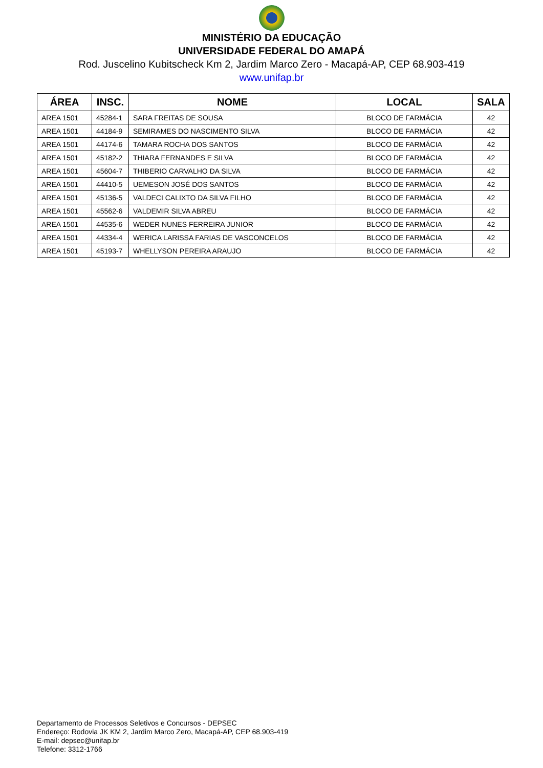MINISTÉRIO DA EDUCAÇÃO
UNIVERSIDADE FEDERAL DO AMAPÁ
Rod. Juscelino Kubitscheck Km 2, Jardim Marco Zero - Macapá-AP, CEP 68.903-419
www.unifap.br
| ÁREA | INSC. | NOME | LOCAL | SALA |
| --- | --- | --- | --- | --- |
| AREA 1501 | 45284-1 | SARA FREITAS DE SOUSA | BLOCO DE FARMÁCIA | 42 |
| AREA 1501 | 44184-9 | SEMIRAMES DO NASCIMENTO SILVA | BLOCO DE FARMÁCIA | 42 |
| AREA 1501 | 44174-6 | TAMARA ROCHA DOS SANTOS | BLOCO DE FARMÁCIA | 42 |
| AREA 1501 | 45182-2 | THIARA FERNANDES E SILVA | BLOCO DE FARMÁCIA | 42 |
| AREA 1501 | 45604-7 | THIBERIO CARVALHO DA SILVA | BLOCO DE FARMÁCIA | 42 |
| AREA 1501 | 44410-5 | UEMESON JOSÉ DOS SANTOS | BLOCO DE FARMÁCIA | 42 |
| AREA 1501 | 45136-5 | VALDECI CALIXTO DA SILVA FILHO | BLOCO DE FARMÁCIA | 42 |
| AREA 1501 | 45562-6 | VALDEMIR SILVA ABREU | BLOCO DE FARMÁCIA | 42 |
| AREA 1501 | 44535-6 | WEDER NUNES FERREIRA JUNIOR | BLOCO DE FARMÁCIA | 42 |
| AREA 1501 | 44334-4 | WERICA LARISSA FARIAS DE VASCONCELOS | BLOCO DE FARMÁCIA | 42 |
| AREA 1501 | 45193-7 | WHELLYSON PEREIRA ARAUJO | BLOCO DE FARMÁCIA | 42 |
Departamento de Processos Seletivos e Concursos - DEPSEC
Endereço: Rodovia JK KM 2, Jardim Marco Zero, Macapá-AP, CEP 68.903-419
E-mail: depsec@unifap.br
Telefone: 3312-1766